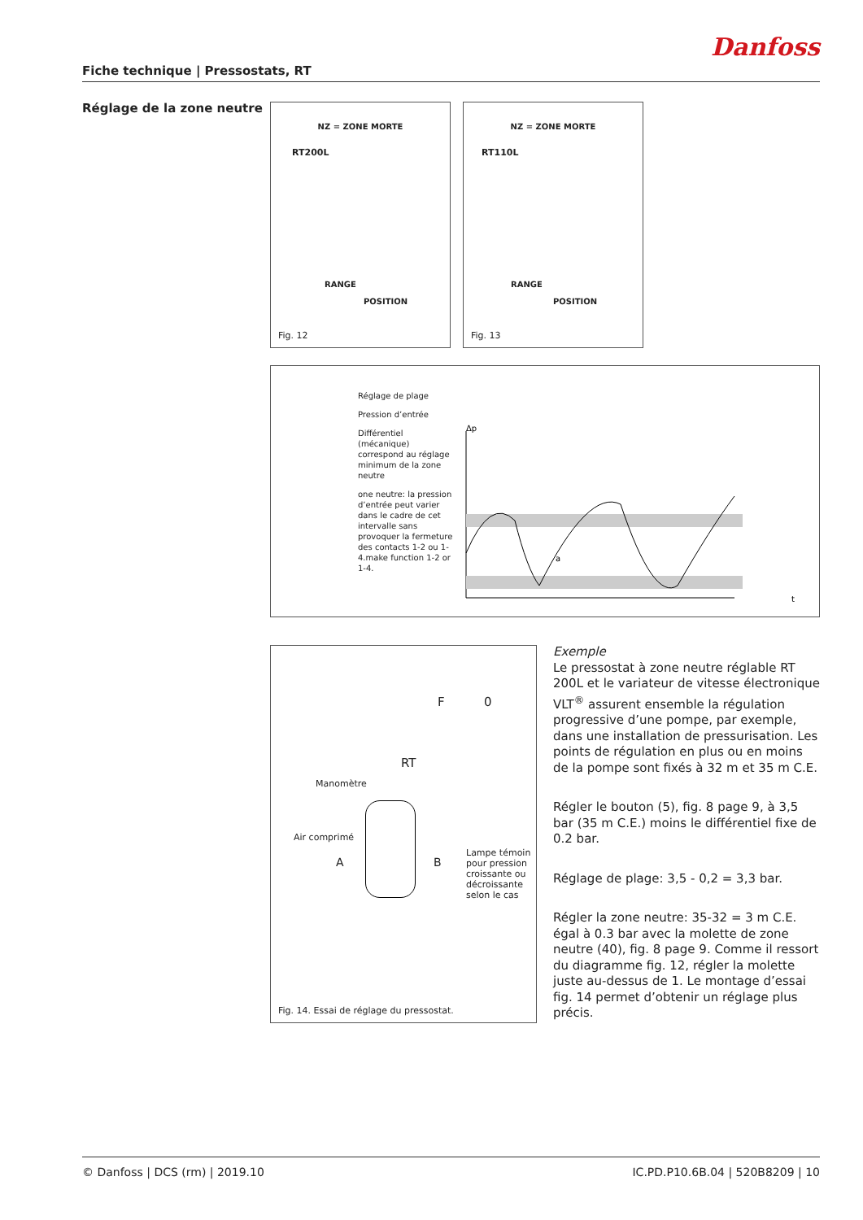Danfoss
Fiche technique | Pressostats, RT
Réglage de la zone neutre
NZ = ZONE MORTE
RT200L
RANGE
POSITION
Fig. 12
NZ = ZONE MORTE
RT110L
RANGE
POSITION
Fig. 13
Réglage de plage
Pression d’entrée
Différentiel (mécanique) correspond au réglage minimum de la zone neutre
one neutre: la pression d’entrée peut varier dans le cadre de cet intervalle sans provoquer la fermeture des contacts 1-2 ou 1-4.make function 1-2 or 1-4.
Δp
t
a
Manomètre
RT
F 0
Air comprimé
A B
Lampe témoin pour pression croissante ou décroissante selon le cas
Fig. 14. Essai de réglage du pressostat.
Exemple
Le pressostat à zone neutre réglable RT 200L et le variateur de vitesse électronique VLT<sup>®</sup> assurent ensemble la régulation progressive d’une pompe, par exemple, dans une installation de pressurisation. Les points de régulation en plus ou en moins de la pompe sont fixés à 32 m et 35 m C.E.
Régler le bouton (5), fig. 8 page 9, à 3,5 bar (35 m C.E.) moins le différentiel fixe de 0.2 bar.
Réglage de plage: 3,5 - 0,2 = 3,3 bar.
Régler la zone neutre: 35-32 = 3 m C.E. égal à 0.3 bar avec la molette de zone neutre (40), fig. 8 page 9. Comme il ressort du diagramme fig. 12, régler la molette juste au-dessus de 1. Le montage d’essai fig. 14 permet d’obtenir un réglage plus précis.
© Danfoss | DCS (rm) | 2019.10 IC.PD.P10.6B.04 | 520B8209 | 10